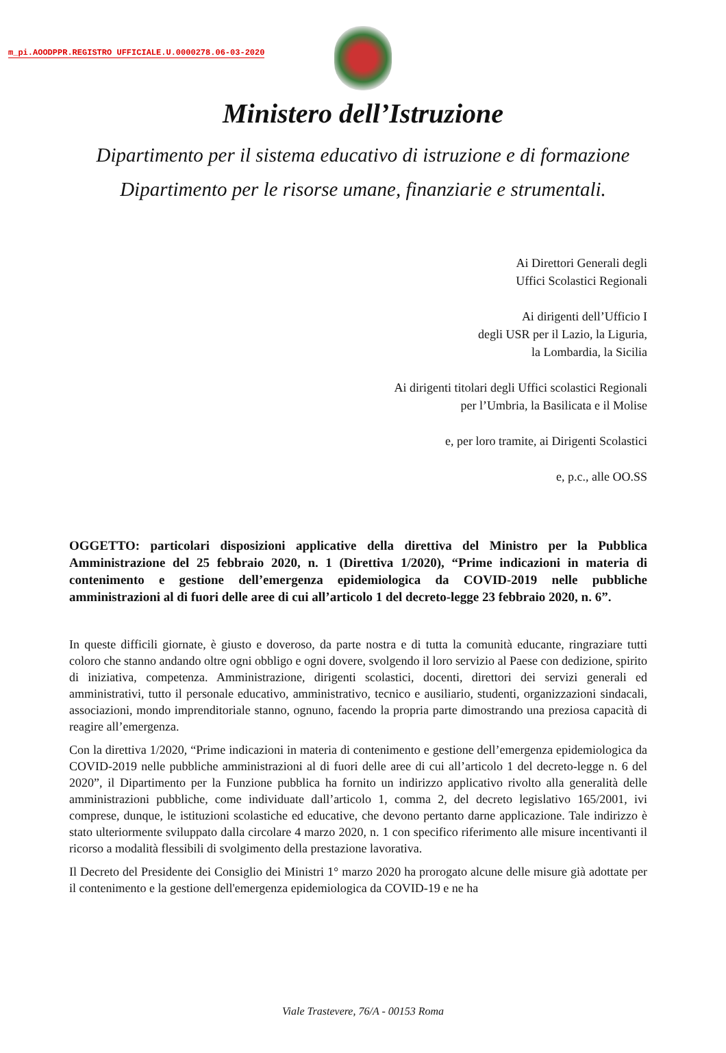m_pi.AOODPPR.REGISTRO UFFICIALE.U.0000278.06-03-2020
Ministero dell’Istruzione
Dipartimento per il sistema educativo di istruzione e di formazione
Dipartimento per le risorse umane, finanziarie e strumentali.
Ai Direttori Generali degli
Uffici Scolastici Regionali
Ai dirigenti dell’Ufficio I
degli USR per il Lazio, la Liguria,
la Lombardia, la Sicilia
Ai dirigenti titolari degli Uffici scolastici Regionali
per l’Umbria, la Basilicata e il Molise
e, per loro tramite, ai Dirigenti Scolastici
e, p.c., alle OO.SS
OGGETTO: particolari disposizioni applicative della direttiva del Ministro per la Pubblica Amministrazione del 25 febbraio 2020, n. 1 (Direttiva 1/2020), “Prime indicazioni in materia di contenimento e gestione dell’emergenza epidemiologica da COVID-2019 nelle pubbliche amministrazioni al di fuori delle aree di cui all’articolo 1 del decreto-legge 23 febbraio 2020, n. 6”.
In queste difficili giornate, è giusto e doveroso, da parte nostra e di tutta la comunità educante, ringraziare tutti coloro che stanno andando oltre ogni obbligo e ogni dovere, svolgendo il loro servizio al Paese con dedizione, spirito di iniziativa, competenza. Amministrazione, dirigenti scolastici, docenti, direttori dei servizi generali ed amministrativi, tutto il personale educativo, amministrativo, tecnico e ausiliario, studenti, organizzazioni sindacali, associazioni, mondo imprenditoriale stanno, ognuno, facendo la propria parte dimostrando una preziosa capacità di reagire all’emergenza.
Con la direttiva 1/2020, “Prime indicazioni in materia di contenimento e gestione dell’emergenza epidemiologica da COVID-2019 nelle pubbliche amministrazioni al di fuori delle aree di cui all’articolo 1 del decreto-legge n. 6 del 2020”, il Dipartimento per la Funzione pubblica ha fornito un indirizzo applicativo rivolto alla generalità delle amministrazioni pubbliche, come individuate dall’articolo 1, comma 2, del decreto legislativo 165/2001, ivi comprese, dunque, le istituzioni scolastiche ed educative, che devono pertanto darne applicazione. Tale indirizzo è stato ulteriormente sviluppato dalla circolare 4 marzo 2020, n. 1 con specifico riferimento alle misure incentivanti il ricorso a modalità flessibili di svolgimento della prestazione lavorativa.
Il Decreto del Presidente dei Consiglio dei Ministri 1° marzo 2020 ha prorogato alcune delle misure già adottate per il contenimento e la gestione dell'emergenza epidemiologica da COVID-19 e ne ha
Viale Trastevere, 76/A - 00153 Roma